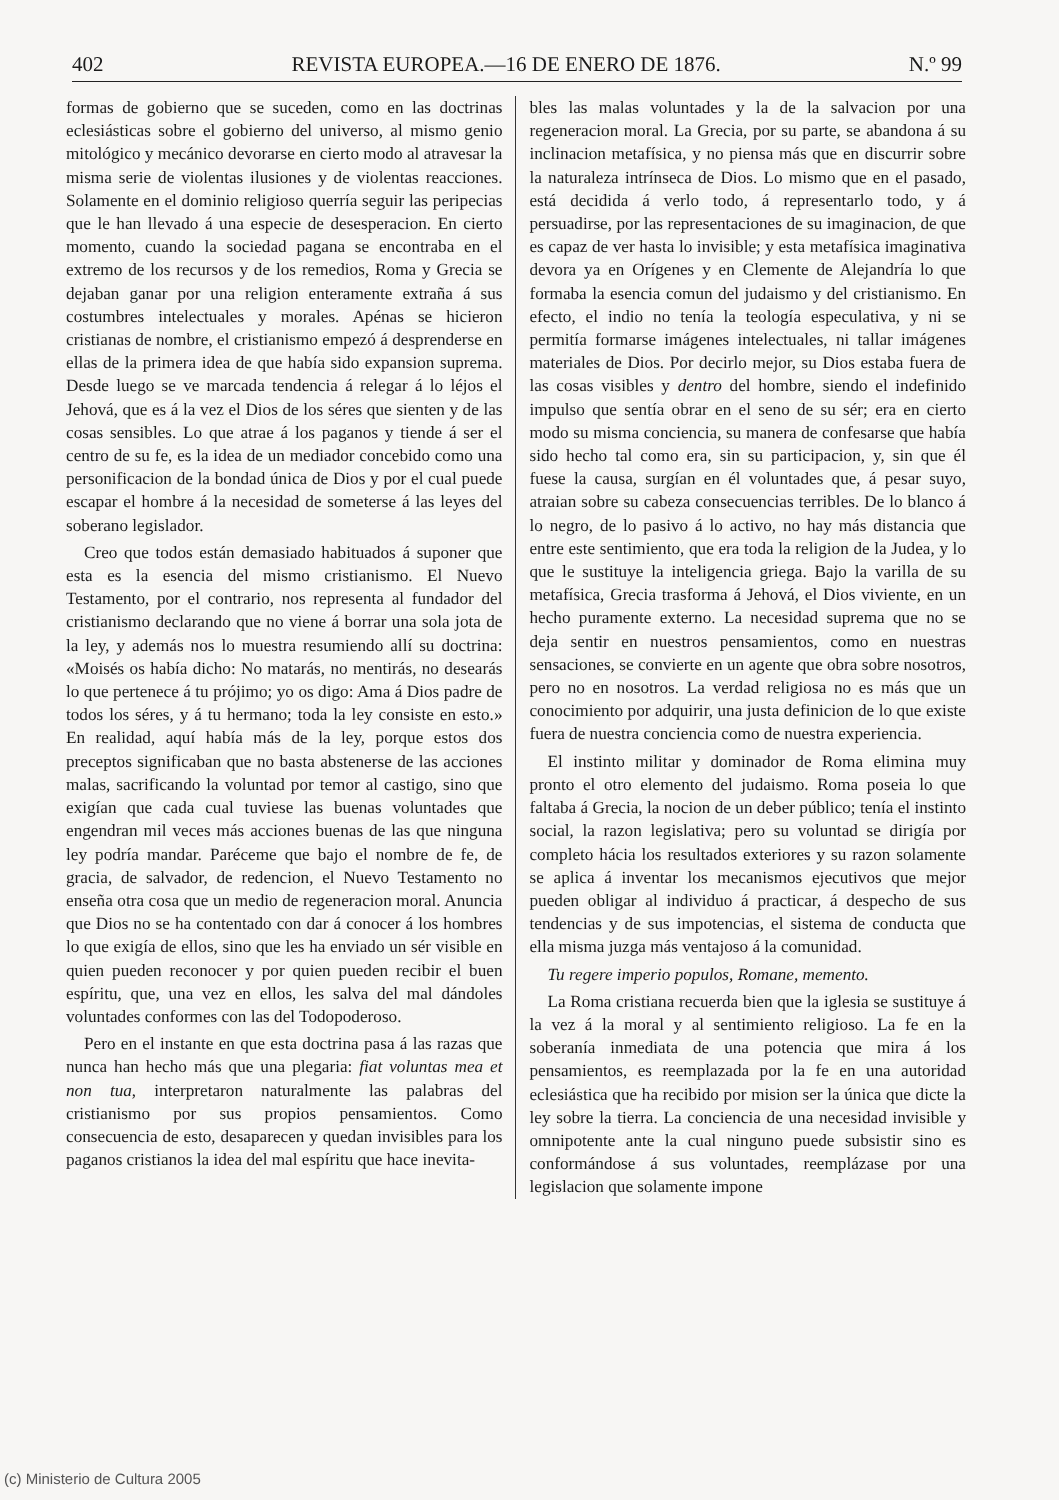402 REVISTA EUROPEA.—16 DE ENERO DE 1876. N.º 99
formas de gobierno que se suceden, como en las doctrinas eclesiásticas sobre el gobierno del universo, al mismo genio mitológico y mecánico devorarse en cierto modo al atravesar la misma serie de violentas ilusiones y de violentas reacciones. Solamente en el dominio religioso querría seguir las peripecias que le han llevado á una especie de desesperacion. En cierto momento, cuando la sociedad pagana se encontraba en el extremo de los recursos y de los remedios, Roma y Grecia se dejaban ganar por una religion enteramente extraña á sus costumbres intelectuales y morales. Apénas se hicieron cristianas de nombre, el cristianismo empezó á desprenderse en ellas de la primera idea de que había sido expansion suprema. Desde luego se ve marcada tendencia á relegar á lo léjos el Jehová, que es á la vez el Dios de los séres que sienten y de las cosas sensibles. Lo que atrae á los paganos y tiende á ser el centro de su fe, es la idea de un mediador concebido como una personificacion de la bondad única de Dios y por el cual puede escapar el hombre á la necesidad de someterse á las leyes del soberano legislador.
Creo que todos están demasiado habituados á suponer que esta es la esencia del mismo cristianismo. El Nuevo Testamento, por el contrario, nos representa al fundador del cristianismo declarando que no viene á borrar una sola jota de la ley, y además nos lo muestra resumiendo allí su doctrina: «Moisés os había dicho: No matarás, no mentirás, no desearás lo que pertenece á tu prójimo; yo os digo: Ama á Dios padre de todos los séres, y á tu hermano; toda la ley consiste en esto.» En realidad, aquí había más de la ley, porque estos dos preceptos significaban que no basta abstenerse de las acciones malas, sacrificando la voluntad por temor al castigo, sino que exigían que cada cual tuviese las buenas voluntades que engendran mil veces más acciones buenas de las que ninguna ley podría mandar. Paréceme que bajo el nombre de fe, de gracia, de salvador, de redencion, el Nuevo Testamento no enseña otra cosa que un medio de regeneracion moral. Anuncia que Dios no se ha contentado con dar á conocer á los hombres lo que exigía de ellos, sino que les ha enviado un sér visible en quien pueden reconocer y por quien pueden recibir el buen espíritu, que, una vez en ellos, les salva del mal dándoles voluntades conformes con las del Todopoderoso.
Pero en el instante en que esta doctrina pasa á las razas que nunca han hecho más que una plegaria: fiat voluntas mea et non tua, interpretaron naturalmente las palabras del cristianismo por sus propios pensamientos. Como consecuencia de esto, desaparecen y quedan invisibles para los paganos cristianos la idea del mal espíritu que hace inevita-
bles las malas voluntades y la de la salvacion por una regeneracion moral. La Grecia, por su parte, se abandona á su inclinacion metafísica, y no piensa más que en discurrir sobre la naturaleza intrínseca de Dios. Lo mismo que en el pasado, está decidida á verlo todo, á representarlo todo, y á persuadirse, por las representaciones de su imaginacion, de que es capaz de ver hasta lo invisible; y esta metafísica imaginativa devora ya en Orígenes y en Clemente de Alejandría lo que formaba la esencia comun del judaismo y del cristianismo. En efecto, el indio no tenía la teología especulativa, y ni se permitía formarse imágenes intelectuales, ni tallar imágenes materiales de Dios. Por decirlo mejor, su Dios estaba fuera de las cosas visibles y dentro del hombre, siendo el indefinido impulso que sentía obrar en el seno de su sér; era en cierto modo su misma conciencia, su manera de confesarse que había sido hecho tal como era, sin su participacion, y, sin que él fuese la causa, surgían en él voluntades que, á pesar suyo, atraian sobre su cabeza consecuencias terribles. De lo blanco á lo negro, de lo pasivo á lo activo, no hay más distancia que entre este sentimiento, que era toda la religion de la Judea, y lo que le sustituye la inteligencia griega. Bajo la varilla de su metafísica, Grecia trasforma á Jehová, el Dios viviente, en un hecho puramente externo. La necesidad suprema que no se deja sentir en nuestros pensamientos, como en nuestras sensaciones, se convierte en un agente que obra sobre nosotros, pero no en nosotros. La verdad religiosa no es más que un conocimiento por adquirir, una justa definicion de lo que existe fuera de nuestra conciencia como de nuestra experiencia.
El instinto militar y dominador de Roma elimina muy pronto el otro elemento del judaismo. Roma poseia lo que faltaba á Grecia, la nocion de un deber público; tenía el instinto social, la razon legislativa; pero su voluntad se dirigía por completo hácia los resultados exteriores y su razon solamente se aplica á inventar los mecanismos ejecutivos que mejor pueden obligar al individuo á practicar, á despecho de sus tendencias y de sus impotencias, el sistema de conducta que ella misma juzga más ventajoso á la comunidad.
Tu regere imperio populos, Romane, memento.
La Roma cristiana recuerda bien que la iglesia se sustituye á la vez á la moral y al sentimiento religioso. La fe en la soberanía inmediata de una potencia que mira á los pensamientos, es reemplazada por la fe en una autoridad eclesiástica que ha recibido por mision ser la única que dicte la ley sobre la tierra. La conciencia de una necesidad invisible y omnipotente ante la cual ninguno puede subsistir sino es conformándose á sus voluntades, reemplázase por una legislacion que solamente impone
(c) Ministerio de Cultura 2005